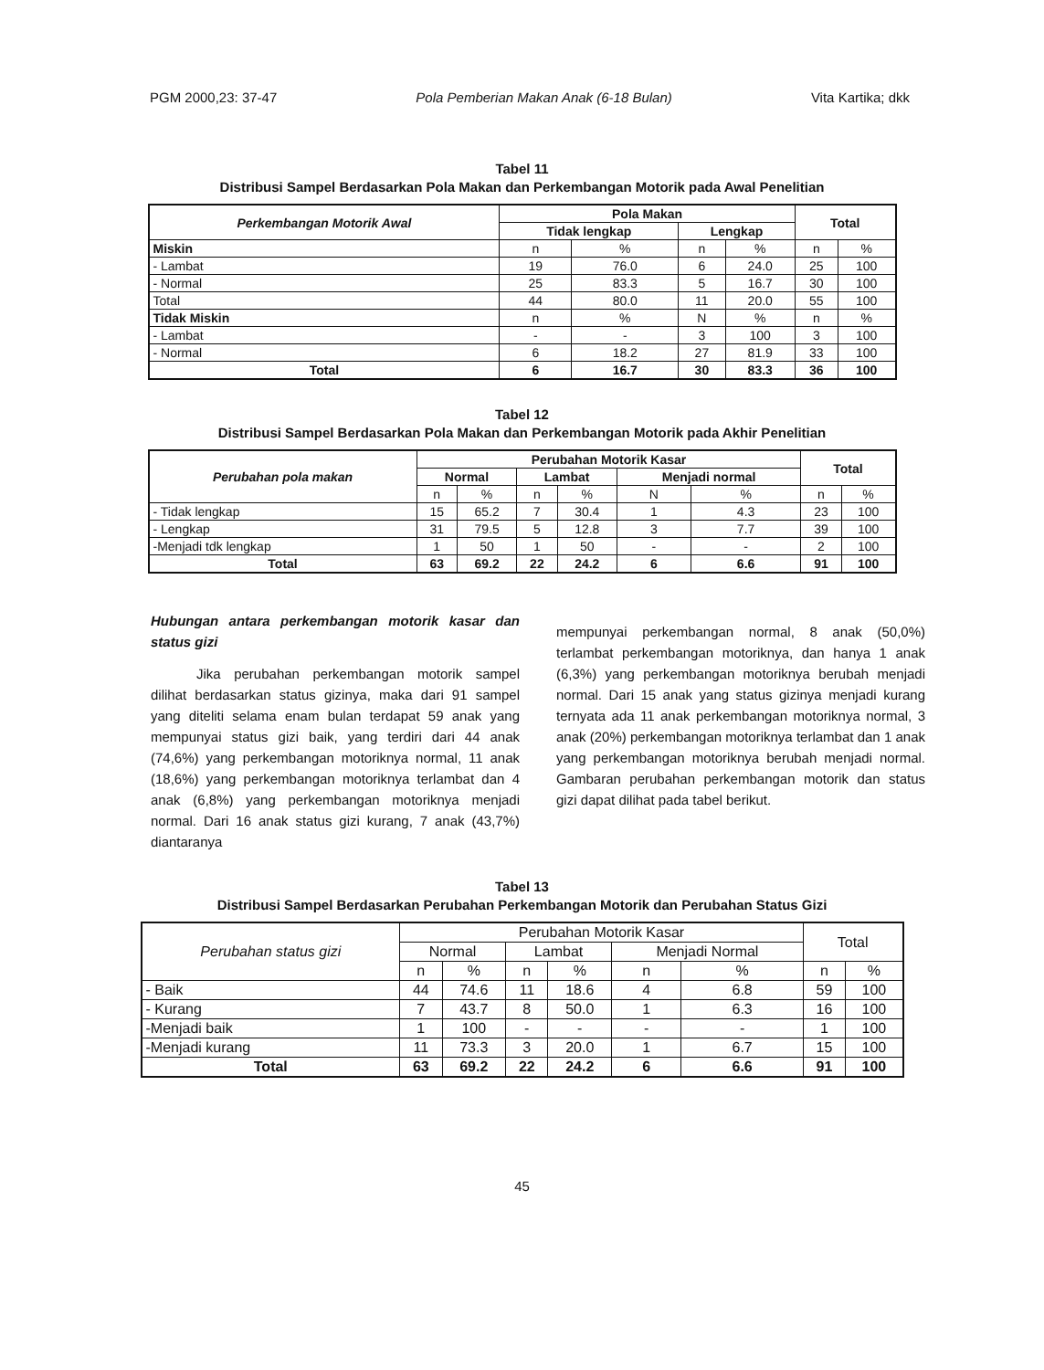PGM 2000,23: 37-47 Pola Pemberian Makan Anak (6-18 Bulan) Vita Kartika; dkk
Tabel 11
Distribusi Sampel Berdasarkan Pola Makan dan Perkembangan Motorik pada Awal Penelitian
| Perkembangan Motorik Awal | Pola Makan | | | | Total | |
| --- | --- | --- | --- | --- | --- | --- |
| | Tidak lengkap | | Lengkap | | | |
| Miskin | n | % | n | % | n | % |
| - Lambat | 19 | 76.0 | 6 | 24.0 | 25 | 100 |
| - Normal | 25 | 83.3 | 5 | 16.7 | 30 | 100 |
| Total | 44 | 80.0 | 11 | 20.0 | 55 | 100 |
| Tidak Miskin | n | % | N | % | n | % |
| - Lambat | - | - | 3 | 100 | 3 | 100 |
| - Normal | 6 | 18.2 | 27 | 81.9 | 33 | 100 |
| Total | 6 | 16.7 | 30 | 83.3 | 36 | 100 |
Tabel 12
Distribusi Sampel Berdasarkan Pola Makan dan Perkembangan Motorik pada Akhir Penelitian
| Perubahan pola makan | Perubahan Motorik Kasar | | | | | | Total | |
| --- | --- | --- | --- | --- | --- | --- | --- | --- |
| | Normal | | Lambat | | Menjadi normal | | | |
| | n | % | n | % | N | % | n | % |
| - Tidak lengkap | 15 | 65.2 | 7 | 30.4 | 1 | 4.3 | 23 | 100 |
| - Lengkap | 31 | 79.5 | 5 | 12.8 | 3 | 7.7 | 39 | 100 |
| -Menjadi tdk lengkap | 1 | 50 | 1 | 50 | - | - | 2 | 100 |
| Total | 63 | 69.2 | 22 | 24.2 | 6 | 6.6 | 91 | 100 |
Hubungan antara perkembangan motorik kasar dan status gizi
Jika perubahan perkembangan motorik sampel dilihat berdasarkan status gizinya, maka dari 91 sampel yang diteliti selama enam bulan terdapat 59 anak yang mempunyai status gizi baik, yang terdiri dari 44 anak (74,6%) yang perkembangan motoriknya normal, 11 anak (18,6%) yang perkembangan motoriknya terlambat dan 4 anak (6,8%) yang perkembangan motoriknya menjadi normal. Dari 16 anak status gizi kurang, 7 anak (43,7%) diantaranya
mempunyai perkembangan normal, 8 anak (50,0%) terlambat perkembangan motoriknya, dan hanya 1 anak (6,3%) yang perkembangan motoriknya berubah menjadi normal. Dari 15 anak yang status gizinya menjadi kurang ternyata ada 11 anak perkembangan motoriknya normal, 3 anak (20%) perkembangan motoriknya terlambat dan 1 anak yang perkembangan motoriknya berubah menjadi normal. Gambaran perubahan perkembangan motorik dan status gizi dapat dilihat pada tabel berikut.
Tabel 13
Distribusi Sampel Berdasarkan Perubahan Perkembangan Motorik dan Perubahan Status Gizi
| Perubahan status gizi | Perubahan Motorik Kasar | | | | | | Total | |
| --- | --- | --- | --- | --- | --- | --- | --- | --- |
| | Normal | | Lambat | | Menjadi Normal | | | |
| | n | % | n | % | n | % | n | % |
| - Baik | 44 | 74.6 | 11 | 18.6 | 4 | 6.8 | 59 | 100 |
| - Kurang | 7 | 43.7 | 8 | 50.0 | 1 | 6.3 | 16 | 100 |
| -Menjadi baik | 1 | 100 | - | - | - | - | 1 | 100 |
| -Menjadi kurang | 11 | 73.3 | 3 | 20.0 | 1 | 6.7 | 15 | 100 |
| Total | 63 | 69.2 | 22 | 24.2 | 6 | 6.6 | 91 | 100 |
45